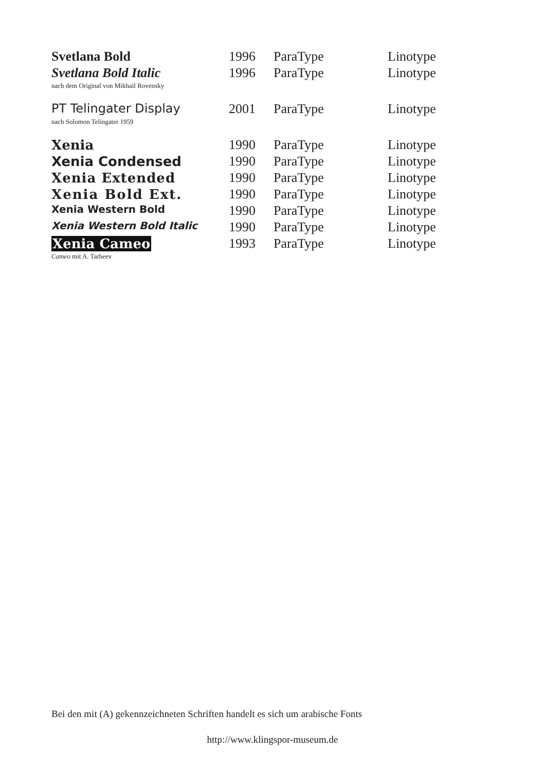| Svetlana Bold | 1996 | ParaType | Linotype |
| Svetlana Bold Italic | 1996 | ParaType | Linotype |
| nach dem Original von Mikhail Rovensky | | | |
| PT Telingater Display | 2001 | ParaType | Linotype |
| nach Solomon Telingater 1959 | | | |
| Xenia | 1990 | ParaType | Linotype |
| Xenia Condensed | 1990 | ParaType | Linotype |
| Xenia Extended | 1990 | ParaType | Linotype |
| Xenia Bold Ext. | 1990 | ParaType | Linotype |
| Xenia Western Bold | 1990 | ParaType | Linotype |
| Xenia Western Bold Italic | 1990 | ParaType | Linotype |
| Xenia Cameo | 1993 | ParaType | Linotype |
| Cameo mit A. Tarbeev | | | |
Bei den mit (A) gekennzeichneten Schriften handelt es sich um arabische Fonts
http://www.klingspor-museum.de